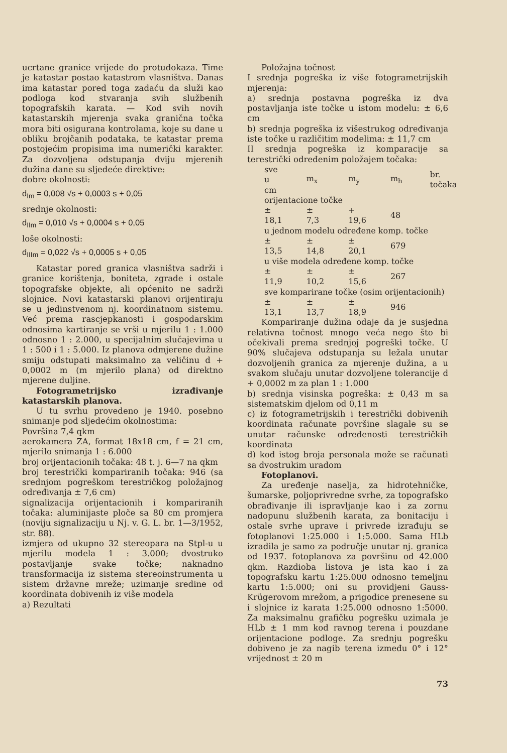ucrtane granice vrijede do protudokaza. Time je katastar postao katastrom vlasništva. Danas ima katastar pored toga zadaću da služi kao podloga kod stvaranja svih službenih topografskih karata. — Kod svih novih katastarskih mjerenja svaka granična točka mora biti osigurana kontrolama, koje su dane u obliku brojčanih podataka, te katastar prema postojećim propisima ima numerički karakter. Za dozvoljena odstupanja dviju mjerenih dužina dane su sljedeće direktive:
dobre okolnosti:
d<sub>Im</sub> = 0,008 √s + 0,0003 s + 0,05
srednje okolnosti:
d<sub>IIm</sub> = 0,010 √s + 0,0004 s + 0,05
loše okolnosti:
d<sub>IIIm</sub> = 0,022 √s + 0,0005 s + 0,05
Katastar pored granica vlasništva sadrži i granice korištenja, boniteta, zgrade i ostale topografske objekte, ali općenito ne sadrži slojnice. Novi katastarski planovi orijentiraju se u jedinstvenom nj. koordinatnom sistemu. Već prema rascjepkanosti i gospodarskim odnosima kartiranje se vrši u mjerilu 1 : 1.000 odnosno 1 : 2.000, u specijalnim slučajevima u 1 : 500 i 1 : 5.000. Iz planova odmjerene dužine smiju odstupati maksimalno za veličinu d + 0,0002 m (m mjerilo plana) od direktno mjerene duljine.
Fotogrametrijsko izrađivanje katastarskih planova.
U tu svrhu provedeno je 1940. posebno snimanje pod sljedećim okolnostima:
Površina 7,4 qkm
aerokamera ZA, format 18x18 cm, f = 21 cm, mjerilo snimanja 1 : 6.000
broj orijentacionih točaka: 48 t. j. 6—7 na qkm
broj terestrički kompariranih točaka: 946 (sa srednjom pogreškom terestričkog položajnog određivanja ± 7,6 cm)
signalizacija orijentacionih i kompariranih točaka: aluminijaste ploče sa 80 cm promjera (noviju signalizaciju u Nj. v. G. L. br. 1—3/1952, str. 88).
izmjera od ukupno 32 stereopara na Stpl-u u mjerilu modela 1 : 3.000; dvostruko postavljanje svake točke; naknadno transformacija iz sistema stereoinstrumenta u sistem državne mreže; uzimanje sredine od koordinata dobivenih iz više modela
a) Rezultati
Položajna točnost
I srednja pogreška iz više fotogrametrijskih mjerenja:
a) srednja postavna pogreška iz dva postavljanja iste točke u istom modelu: ± 6,6 cm
b) srednja pogreška iz višestrukog određivanja iste točke u različitim modelima: ± 11,7 cm
II srednja pogreška iz komparacije sa terestrički određenim položajem točaka:
| sve u cm | m<sub>x</sub> | m<sub>y</sub> | m<sub>h</sub> | br. točaka |
| orijentacione točke | | | | |
| ± 18,1 | ± 7,3 | + 19,6 | 48 | |
| u jednom modelu određene komp. točke | | | | |
| ± 13,5 | ± 14,8 | ± 20,1 | 679 | |
| u više modela određene komp. točke | | | | |
| ± 11,9 | ± 10,2 | ± 15,6 | 267 | |
| sve komparirane točke (osim orijentacionih) | | | | |
| ± 13,1 | ± 13,7 | ± 18,9 | 946 | |
Kompariranje dužina odaje da je susjedna relativna točnost mnogo veća nego što bi očekivali prema srednjoj pogreški točke. U 90% slučajeva odstupanja su ležala unutar dozvoljenih granica za mjerenje dužina, a u svakom slučaju unutar dozvoljene tolerancije d + 0,0002 m za plan 1 : 1.000
b) srednja visinska pogreška: ± 0,43 m sa sistematskim djelom od 0,11 m
c) iz fotogrametrijskih i terestrički dobivenih koordinata računate površine slagale su se unutar računske određenosti terestričkih koordinata
d) kod istog broja personala može se računati sa dvostrukim uradom
Fotoplanovi.
Za uređenje naselja, za hidrotehničke, šumarske, poljoprivredne svrhe, za topografsko obrađivanje ili ispravljanje kao i za zornu nadopunu službenih karata, za bonitaciju i ostale svrhe uprave i privrede izrađuju se fotoplanovi 1:25.000 i 1:5.000. Sama HLb izradila je samo za područje unutar nj. granica od 1937. fotoplanova za površinu od 42.000 qkm. Razdioba listova je ista kao i za topografsku kartu 1:25.000 odnosno temeljnu kartu 1:5.000; oni su providjeni Gauss-Krügerovom mrežom, a prigodice prenesene su i slojnice iz karata 1:25.000 odnosno 1:5000. Za maksimalnu grafičku pogrešku uzimala je HLb ± 1 mm kod ravnog terena i pouzdane orijentacione podloge. Za srednju pogrešku dobiveno je za nagib terena između 0° i 12° vrijednost ± 20 m
73